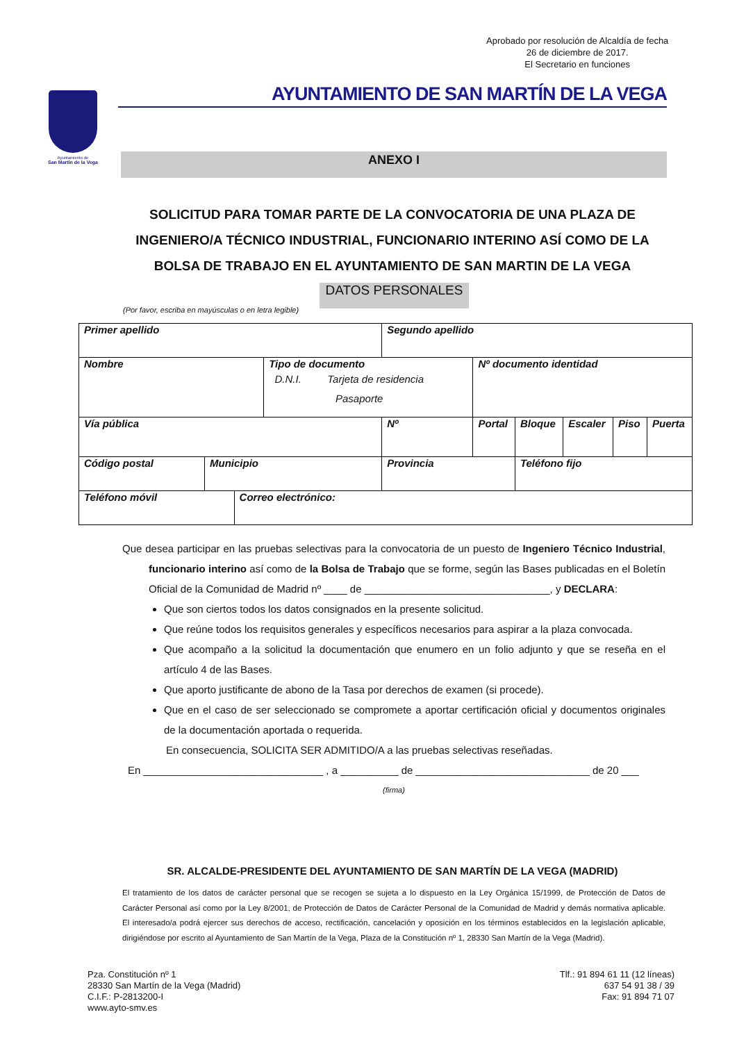Aprobado por resolución de Alcaldía de fecha
26 de diciembre de 2017.
El Secretario en funciones
Ayuntamiento de
San Martín de la Vega
AYUNTAMIENTO DE SAN MARTÍN DE LA VEGA
ANEXO I
SOLICITUD PARA TOMAR PARTE DE LA CONVOCATORIA DE UNA PLAZA DE INGENIERO/A TÉCNICO INDUSTRIAL, FUNCIONARIO INTERINO ASÍ COMO DE LA BOLSA DE TRABAJO EN EL AYUNTAMIENTO DE SAN MARTIN DE LA VEGA
DATOS PERSONALES
(Por favor, escriba en mayúsculas o en letra legible)
| Primer apellido | | | | | Segundo apellido | | | | | | |
| Nombre | | | Tipo de documento D.N.I. Tarjeta de residencia Pasaporte | | | | Nº documento identidad | | | | |
| Vía pública | | | | | | Nº | Portal | Bloque | Escaler | Piso | Puerta |
| Código postal | Municipio | | | Provincia | | | | Teléfono fijo | | | |
| Teléfono móvil | | Correo electrónico: | | | | | | | | | |
Que desea participar en las pruebas selectivas para la convocatoria de un puesto de Ingeniero Técnico Industrial, funcionario interino así como de la Bolsa de Trabajo que se forme, según las Bases publicadas en el Boletín Oficial de la Comunidad de Madrid nº ____ de ________________________________, y DECLARA:
Que son ciertos todos los datos consignados en la presente solicitud.
Que reúne todos los requisitos generales y específicos necesarios para aspirar a la plaza convocada.
Que acompaño a la solicitud la documentación que enumero en un folio adjunto y que se reseña en el artículo 4 de las Bases.
Que aporto justificante de abono de la Tasa por derechos de examen (si procede).
Que en el caso de ser seleccionado se compromete a aportar certificación oficial y documentos originales de la documentación aportada o requerida.
En consecuencia, SOLICITA SER ADMITIDO/A a las pruebas selectivas reseñadas.
En _______________________________ , a __________ de ______________________________ de 20 ___
(firma)
SR. ALCALDE-PRESIDENTE DEL AYUNTAMIENTO DE SAN MARTÍN DE LA VEGA (MADRID)
El tratamiento de los datos de carácter personal que se recogen se sujeta a lo dispuesto en la Ley Orgánica 15/1999, de Protección de Datos de Carácter Personal así como por la Ley 8/2001, de Protección de Datos de Carácter Personal de la Comunidad de Madrid y demás normativa aplicable. El interesado/a podrá ejercer sus derechos de acceso, rectificación, cancelación y oposición en los términos establecidos en la legislación aplicable, dirigiéndose por escrito al Ayuntamiento de San Martín de la Vega, Plaza de la Constitución nº 1, 28330 San Martín de la Vega (Madrid).
Pza. Constitución nº 1
28330 San Martín de la Vega (Madrid)
C.I.F.: P-2813200-I
www.ayto-smv.es
Tlf.: 91 894 61 11 (12 líneas)
637 54 91 38 / 39
Fax: 91 894 71 07